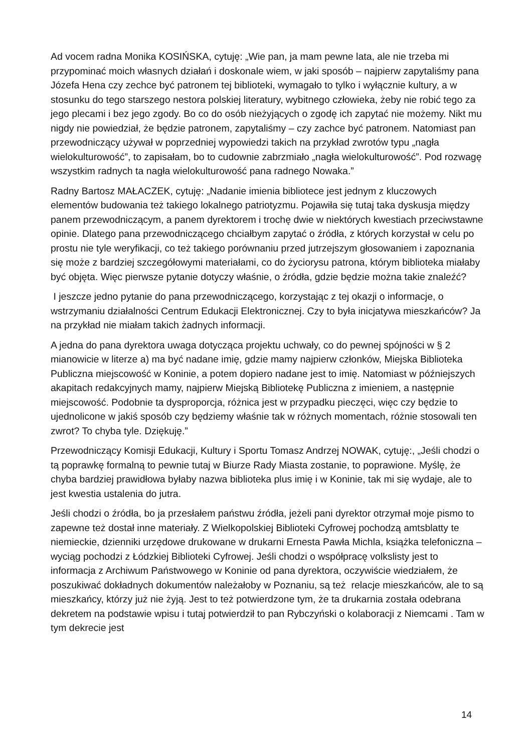Ad vocem radna Monika KOSIŃSKA, cytuję: „Wie pan, ja mam pewne lata, ale nie trzeba mi przypominać moich własnych działań i doskonale wiem, w jaki sposób – najpierw zapytaliśmy pana Józefa Hena czy zechce być patronem tej biblioteki, wymagało to tylko i wyłącznie kultury, a w stosunku do tego starszego nestora polskiej literatury, wybitnego człowieka, żeby nie robić tego za jego plecami i bez jego zgody. Bo co do osób nieżyjących o zgodę ich zapytać nie możemy. Nikt mu nigdy nie powiedział, że będzie patronem, zapytaliśmy – czy zachce być patronem. Natomiast pan przewodniczący używał w poprzedniej wypowiedzi takich na przykład zwrotów typu „nagła wielokulturowość”, to zapisałam, bo to cudownie zabrzmiało „nagła wielokulturowość”. Pod rozwagę wszystkim radnych ta nagła wielokulturowość pana radnego Nowaka.”
Radny Bartosz MAŁACZEK, cytuję: „Nadanie imienia bibliotece jest jednym z kluczowych elementów budowania też takiego lokalnego patriotyzmu. Pojawiła się tutaj taka dyskusja między panem przewodniczącym, a panem dyrektorem i trochę dwie w niektórych kwestiach przeciwstawne opinie. Dlatego pana przewodniczącego chciałbym zapytać o źródła, z których korzystał w celu po prostu nie tyle weryfikacji, co też takiego porównaniu przed jutrzejszym głosowaniem i zapoznania się może z bardziej szczegółowymi materiałami, co do życiorysu patrona, którym biblioteka miałaby być objęta. Więc pierwsze pytanie dotyczy właśnie, o źródła, gdzie będzie można takie znaleźć?
I jeszcze jedno pytanie do pana przewodniczącego, korzystając z tej okazji o informacje, o wstrzymaniu działalności Centrum Edukacji Elektronicznej. Czy to była inicjatywa mieszkańców? Ja na przykład nie miałam takich żadnych informacji.
A jedna do pana dyrektora uwaga dotycząca projektu uchwały, co do pewnej spójności w § 2 mianowicie w literze a) ma być nadane imię, gdzie mamy najpierw członków, Miejska Biblioteka Publiczna miejscowość w Koninie, a potem dopiero nadane jest to imię. Natomiast w późniejszych akapitach redakcyjnych mamy, najpierw Miejską Bibliotekę Publiczna z imieniem, a następnie miejscowość. Podobnie ta dysproporcja, różnica jest w przypadku pieczęci, więc czy będzie to ujednolicone w jakiś sposób czy będziemy właśnie tak w różnych momentach, różnie stosowali ten zwrot? To chyba tyle. Dziękuję.”
Przewodniczący Komisji Edukacji, Kultury i Sportu Tomasz Andrzej NOWAK, cytuję:, „Jeśli chodzi o tą poprawkę formalną to pewnie tutaj w Biurze Rady Miasta zostanie, to poprawione. Myślę, że chyba bardziej prawidłowa byłaby nazwa biblioteka plus imię i w Koninie, tak mi się wydaje, ale to jest kwestia ustalenia do jutra.
Jeśli chodzi o źródła, bo ja przesłałem państwu źródła, jeżeli pani dyrektor otrzymał moje pismo to zapewne też dostał inne materiały. Z Wielkopolskiej Biblioteki Cyfrowej pochodzą amtsblatty te niemieckie, dzienniki urzędowe drukowane w drukarni Ernesta Pawła Michla, książka telefoniczna – wyciąg pochodzi z Łódzkiej Biblioteki Cyfrowej. Jeśli chodzi o współpracę volkslisty jest to informacja z Archiwum Państwowego w Koninie od pana dyrektora, oczywiście wiedziałem, że poszukiwać dokładnych dokumentów należałoby w Poznaniu, są też relacje mieszkańców, ale to są mieszkańcy, którzy już nie żyją. Jest to też potwierdzone tym, że ta drukarnia została odebrana dekretem na podstawie wpisu i tutaj potwierdził to pan Rybczyński o kolaboracji z Niemcami . Tam w tym dekrecie jest
14